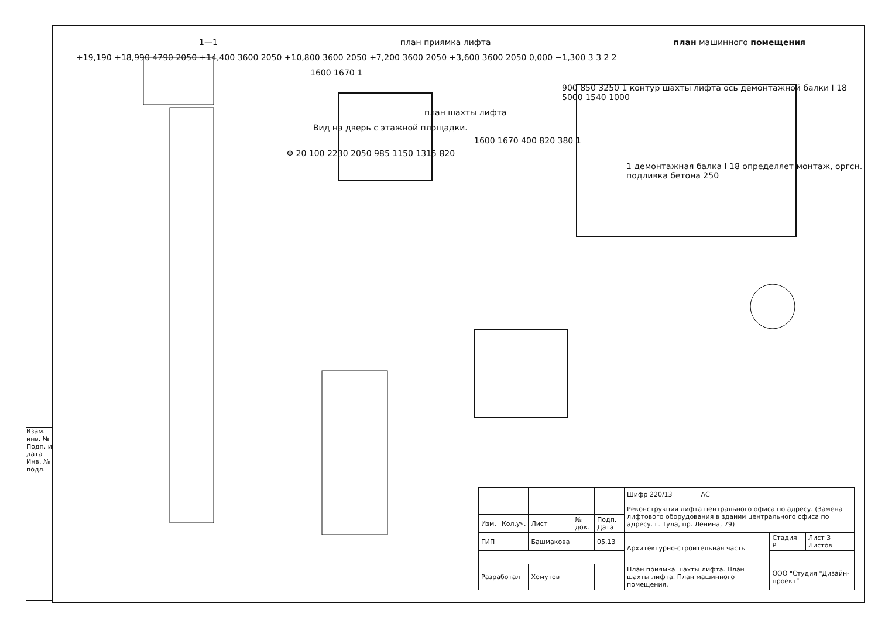1—1 план приямка лифта план машинного помещения
+19,190 +18,990 4790 2050 +14,400 3600 2050 +10,800 3600 2050 +7,200 3600 2050 +3,600 3600 2050 0,000 −1,300 3 3 2 2
1600 1670 1
900 850 3250 1 контур шахты лифта ось демонтажной балки I 18 5000 1540 1000
план шахты лифта
Вид на дверь с этажной площадки.
1600 1670 400 820 380 1
Φ 20 100 2230 2050 985 1150 1315 820
1 демонтажная балка I 18 определяет монтаж, оргсн. подливка бетона 250
Взам. инв. № Подп. и дата Инв. № подл.
| | | | | | Шифр 220/13 АС | | |
| | | | | | Реконструкция лифта центрального офиса по адресу. (Замена лифтового оборудования в здании центрального офиса по адресу. г. Тула, пр. Ленина, 79) | | |
| Изм. | Кол.уч. | Лист | № док. | Подп. Дата | | | |
| ГИП | | Башмакова | | 05.13 | Архитектурно-строительная часть | Стадия Р | Лист 3 Листов |
| Разработал | | Хомутов | | | План приямка шахты лифта. План шахты лифта. План машинного помещения. | ООО "Студия "Дизайн-проект" | |